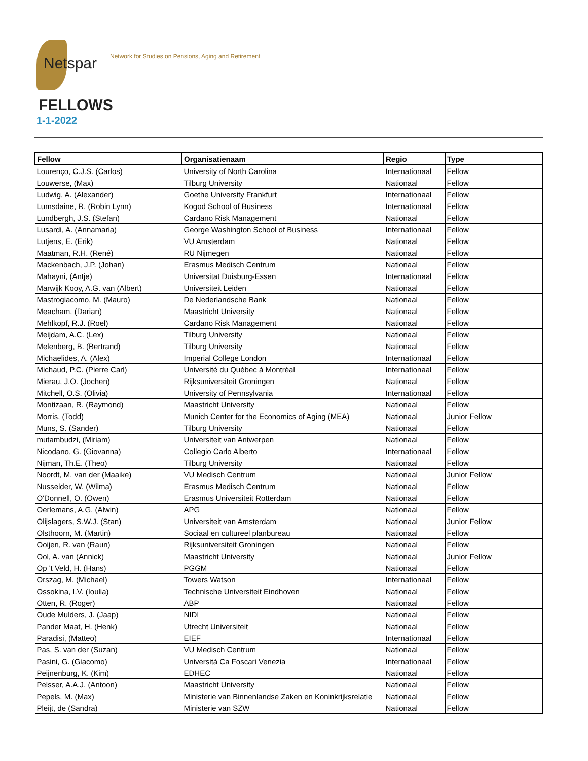Netspar
Network for Studies on Pensions, Aging and Retirement
FELLOWS
1-1-2022
| Fellow | Organisatienaam | Regio | Type |
| --- | --- | --- | --- |
| Lourenço, C.J.S. (Carlos) | University of North Carolina | Internationaal | Fellow |
| Louwerse, (Max) | Tilburg University | Nationaal | Fellow |
| Ludwig, A. (Alexander) | Goethe University Frankfurt | Internationaal | Fellow |
| Lumsdaine, R. (Robin Lynn) | Kogod School of Business | Internationaal | Fellow |
| Lundbergh, J.S. (Stefan) | Cardano Risk Management | Nationaal | Fellow |
| Lusardi, A. (Annamaria) | George Washington School of Business | Internationaal | Fellow |
| Lutjens, E. (Erik) | VU Amsterdam | Nationaal | Fellow |
| Maatman, R.H. (René) | RU Nijmegen | Nationaal | Fellow |
| Mackenbach, J.P. (Johan) | Erasmus Medisch Centrum | Nationaal | Fellow |
| Mahayni, (Antje) | Universitat Duisburg-Essen | Internationaal | Fellow |
| Marwijk Kooy, A.G. van (Albert) | Universiteit Leiden | Nationaal | Fellow |
| Mastrogiacomo, M. (Mauro) | De Nederlandsche Bank | Nationaal | Fellow |
| Meacham, (Darian) | Maastricht University | Nationaal | Fellow |
| Mehlkopf, R.J. (Roel) | Cardano Risk Management | Nationaal | Fellow |
| Meijdam, A.C. (Lex) | Tilburg University | Nationaal | Fellow |
| Melenberg, B. (Bertrand) | Tilburg University | Nationaal | Fellow |
| Michaelides, A. (Alex) | Imperial College London | Internationaal | Fellow |
| Michaud, P.C. (Pierre Carl) | Université du Québec à Montréal | Internationaal | Fellow |
| Mierau, J.O. (Jochen) | Rijksuniversiteit Groningen | Nationaal | Fellow |
| Mitchell, O.S. (Olivia) | University of Pennsylvania | Internationaal | Fellow |
| Montizaan, R. (Raymond) | Maastricht University | Nationaal | Fellow |
| Morris, (Todd) | Munich Center for the Economics of Aging (MEA) | Nationaal | Junior Fellow |
| Muns, S. (Sander) | Tilburg University | Nationaal | Fellow |
| mutambudzi, (Miriam) | Universiteit van Antwerpen | Nationaal | Fellow |
| Nicodano, G. (Giovanna) | Collegio Carlo Alberto | Internationaal | Fellow |
| Nijman, Th.E. (Theo) | Tilburg University | Nationaal | Fellow |
| Noordt, M. van der (Maaike) | VU Medisch Centrum | Nationaal | Junior Fellow |
| Nusselder, W. (Wilma) | Erasmus Medisch Centrum | Nationaal | Fellow |
| O'Donnell, O. (Owen) | Erasmus Universiteit Rotterdam | Nationaal | Fellow |
| Oerlemans, A.G. (Alwin) | APG | Nationaal | Fellow |
| Olijslagers, S.W.J. (Stan) | Universiteit van Amsterdam | Nationaal | Junior Fellow |
| Olsthoorn, M. (Martin) | Sociaal en cultureel planbureau | Nationaal | Fellow |
| Ooijen, R. van (Raun) | Rijksuniversiteit Groningen | Nationaal | Fellow |
| Ool, A. van (Annick) | Maastricht University | Nationaal | Junior Fellow |
| Op 't Veld, H. (Hans) | PGGM | Nationaal | Fellow |
| Orszag, M. (Michael) | Towers Watson | Internationaal | Fellow |
| Ossokina, I.V. (Ioulia) | Technische Universiteit Eindhoven | Nationaal | Fellow |
| Otten, R. (Roger) | ABP | Nationaal | Fellow |
| Oude Mulders, J. (Jaap) | NIDI | Nationaal | Fellow |
| Pander Maat, H. (Henk) | Utrecht Universiteit | Nationaal | Fellow |
| Paradisi, (Matteo) | EIEF | Internationaal | Fellow |
| Pas, S. van der (Suzan) | VU Medisch Centrum | Nationaal | Fellow |
| Pasini, G. (Giacomo) | Università Ca Foscari Venezia | Internationaal | Fellow |
| Peijnenburg, K. (Kim) | EDHEC | Nationaal | Fellow |
| Pelsser, A.A.J. (Antoon) | Maastricht University | Nationaal | Fellow |
| Pepels, M. (Max) | Ministerie van Binnenlandse Zaken en Koninkrijksrelatie | Nationaal | Fellow |
| Pleijt, de (Sandra) | Ministerie van SZW | Nationaal | Fellow |